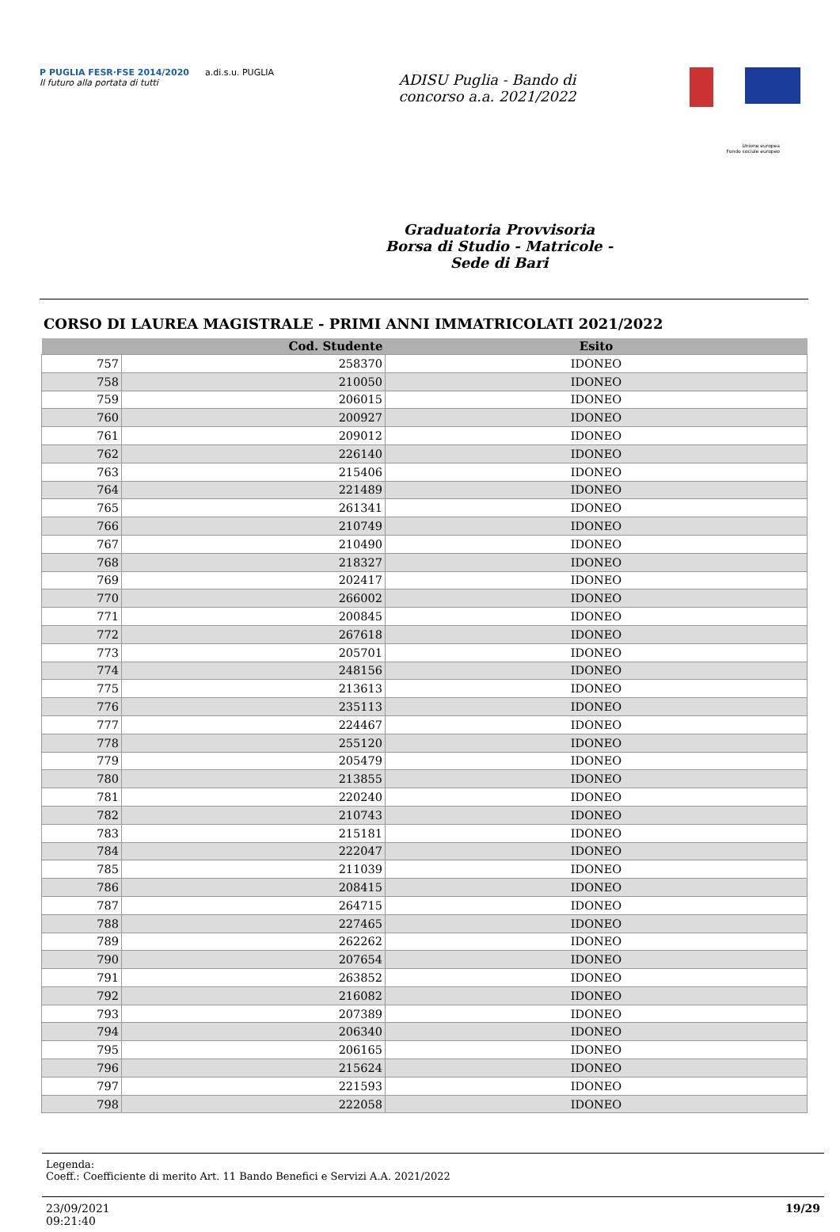P PUGLIA FESR·FSE 2014/2020
Il futuro alla portata di tutti
a.di.s.u. PUGLIA
ADISU Puglia - Bando di
concorso a.a. 2021/2022
Unione europea
Fondo sociale europeo
Graduatoria Provvisoria
Borsa di Studio - Matricole -
Sede di Bari
CORSO DI LAUREA MAGISTRALE - PRIMI ANNI IMMATRICOLATI 2021/2022
| | Cod. Studente | Esito |
| --- | --- | --- |
| 757 | 258370 | IDONEO |
| 758 | 210050 | IDONEO |
| 759 | 206015 | IDONEO |
| 760 | 200927 | IDONEO |
| 761 | 209012 | IDONEO |
| 762 | 226140 | IDONEO |
| 763 | 215406 | IDONEO |
| 764 | 221489 | IDONEO |
| 765 | 261341 | IDONEO |
| 766 | 210749 | IDONEO |
| 767 | 210490 | IDONEO |
| 768 | 218327 | IDONEO |
| 769 | 202417 | IDONEO |
| 770 | 266002 | IDONEO |
| 771 | 200845 | IDONEO |
| 772 | 267618 | IDONEO |
| 773 | 205701 | IDONEO |
| 774 | 248156 | IDONEO |
| 775 | 213613 | IDONEO |
| 776 | 235113 | IDONEO |
| 777 | 224467 | IDONEO |
| 778 | 255120 | IDONEO |
| 779 | 205479 | IDONEO |
| 780 | 213855 | IDONEO |
| 781 | 220240 | IDONEO |
| 782 | 210743 | IDONEO |
| 783 | 215181 | IDONEO |
| 784 | 222047 | IDONEO |
| 785 | 211039 | IDONEO |
| 786 | 208415 | IDONEO |
| 787 | 264715 | IDONEO |
| 788 | 227465 | IDONEO |
| 789 | 262262 | IDONEO |
| 790 | 207654 | IDONEO |
| 791 | 263852 | IDONEO |
| 792 | 216082 | IDONEO |
| 793 | 207389 | IDONEO |
| 794 | 206340 | IDONEO |
| 795 | 206165 | IDONEO |
| 796 | 215624 | IDONEO |
| 797 | 221593 | IDONEO |
| 798 | 222058 | IDONEO |
Legenda:
Coeff.: Coefficiente di merito Art. 11 Bando Benefici e Servizi A.A. 2021/2022
23/09/2021
09:21:40
19/29